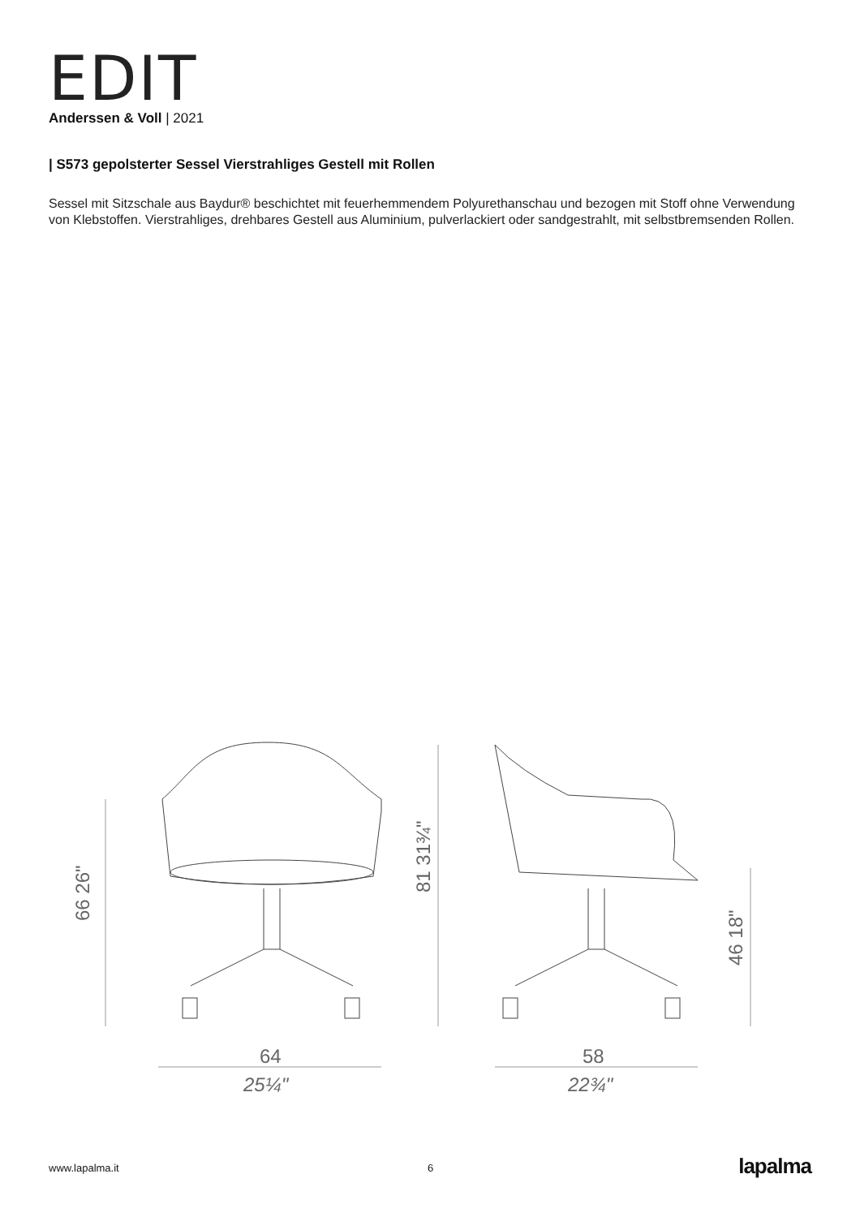EDIT
Anderssen & Voll | 2021
| S573 gepolsterter Sessel Vierstrahliges Gestell mit Rollen
Sessel mit Sitzschale aus Baydur® beschichtet mit feuerhemmendem Polyurethanschau und bezogen mit Stoff ohne Verwendung von Klebstoffen. Vierstrahliges, drehbares Gestell aus Aluminium, pulverlackiert oder sandgestrahlt, mit selbstbremsenden Rollen.
64
25¼"
58
22¾"
66 26"
81 31¾"
46 18"
www.lapalma.it 6 lapalma